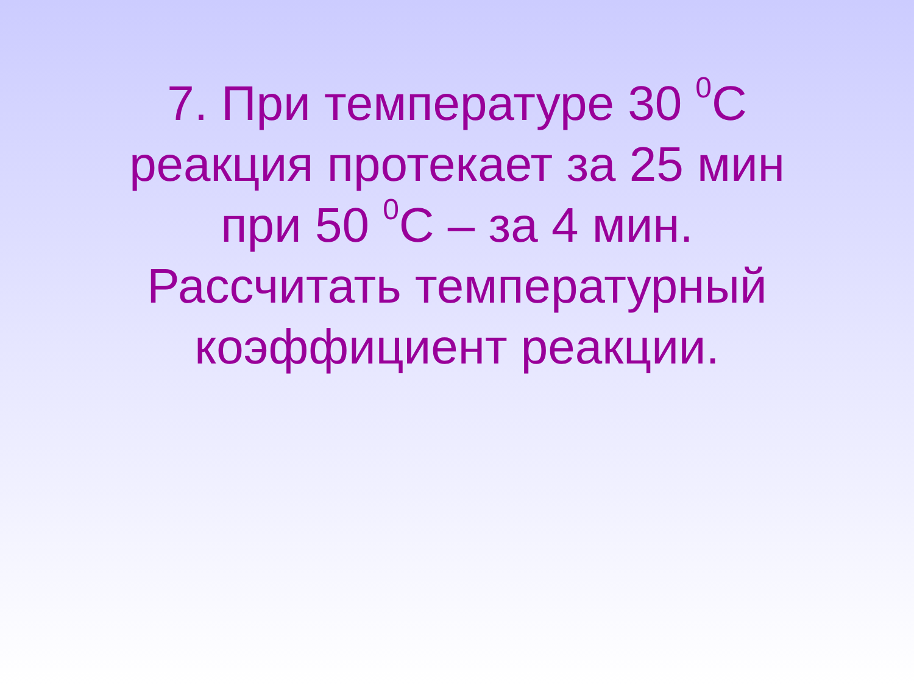7. При температуре 30 <sup>0</sup>С
реакция протекает за 25 мин
при 50 <sup>0</sup>С – за 4 мин.
Рассчитать температурный
коэффициент реакции.